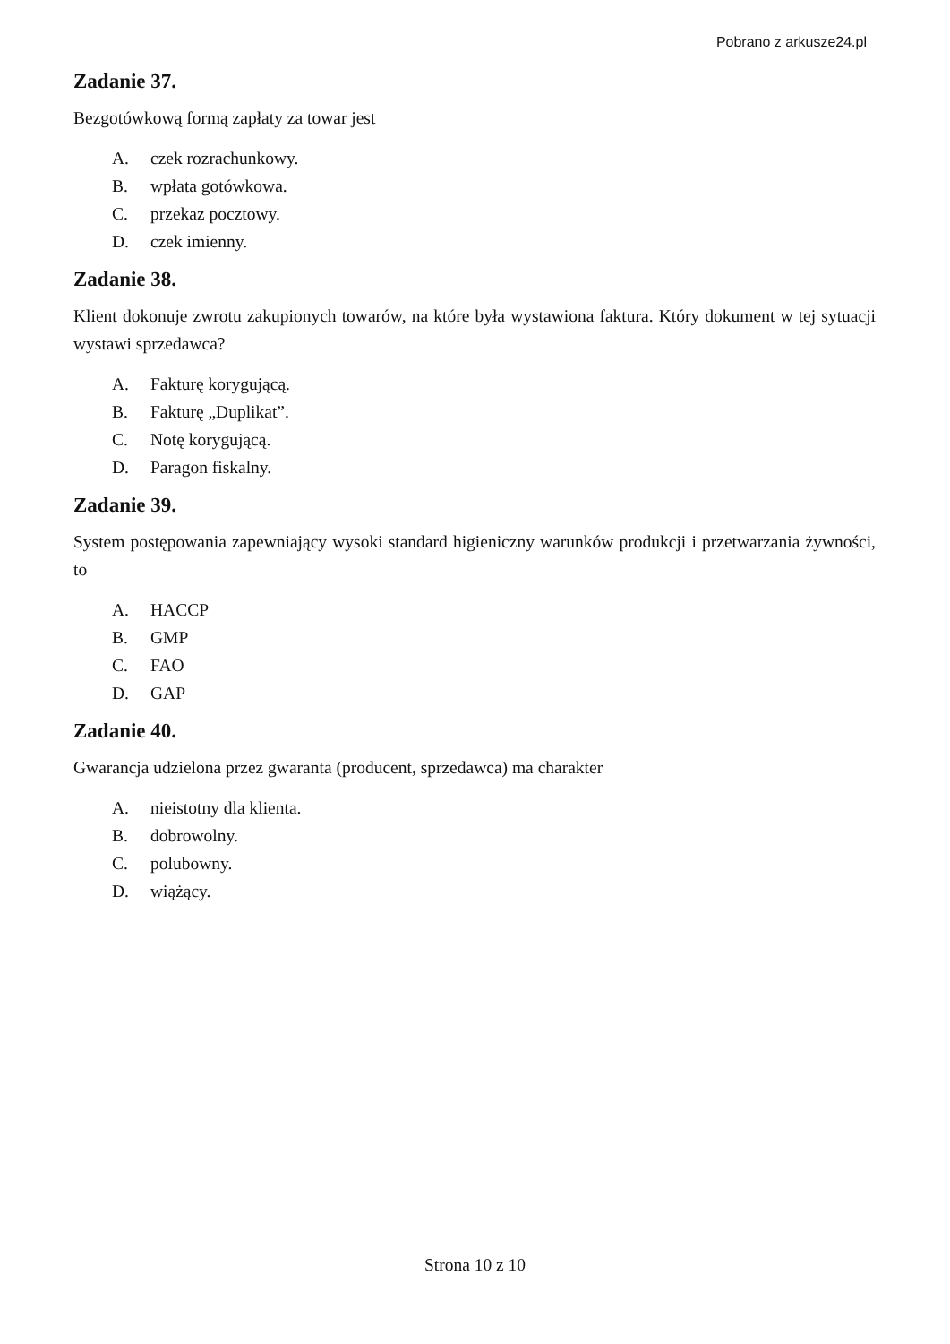Pobrano z arkusze24.pl
Zadanie 37.
Bezgotówkową formą zapłaty za towar jest
A. czek rozrachunkowy.
B. wpłata gotówkowa.
C. przekaz pocztowy.
D. czek imienny.
Zadanie 38.
Klient dokonuje zwrotu zakupionych towarów, na które była wystawiona faktura. Który dokument w tej sytuacji wystawi sprzedawca?
A. Fakturę korygującą.
B. Fakturę „Duplikat”.
C. Notę korygującą.
D. Paragon fiskalny.
Zadanie 39.
System postępowania zapewniający wysoki standard higieniczny warunków produkcji i przetwarzania żywności, to
A. HACCP
B. GMP
C. FAO
D. GAP
Zadanie 40.
Gwarancja udzielona przez gwaranta (producent, sprzedawca) ma charakter
A. nieistotny dla klienta.
B. dobrowolny.
C. polubowny.
D. wiążący.
Strona 10 z 10